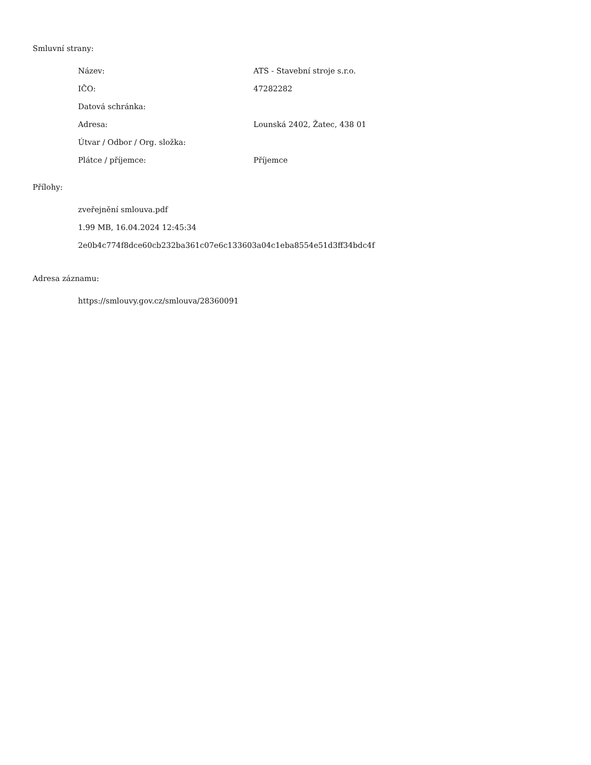Smluvní strany:
| Název: | ATS - Stavební stroje s.r.o. |
| IČO: | 47282282 |
| Datová schránka: | |
| Adresa: | Lounská 2402, Žatec, 438 01 |
| Útvar / Odbor / Org. složka: | |
| Plátce / příjemce: | Příjemce |
Přílohy:
zveřejnění smlouva.pdf
1.99 MB, 16.04.2024 12:45:34
2e0b4c774f8dce60cb232ba361c07e6c133603a04c1eba8554e51d3ff34bdc4f
Adresa záznamu:
https://smlouvy.gov.cz/smlouva/28360091